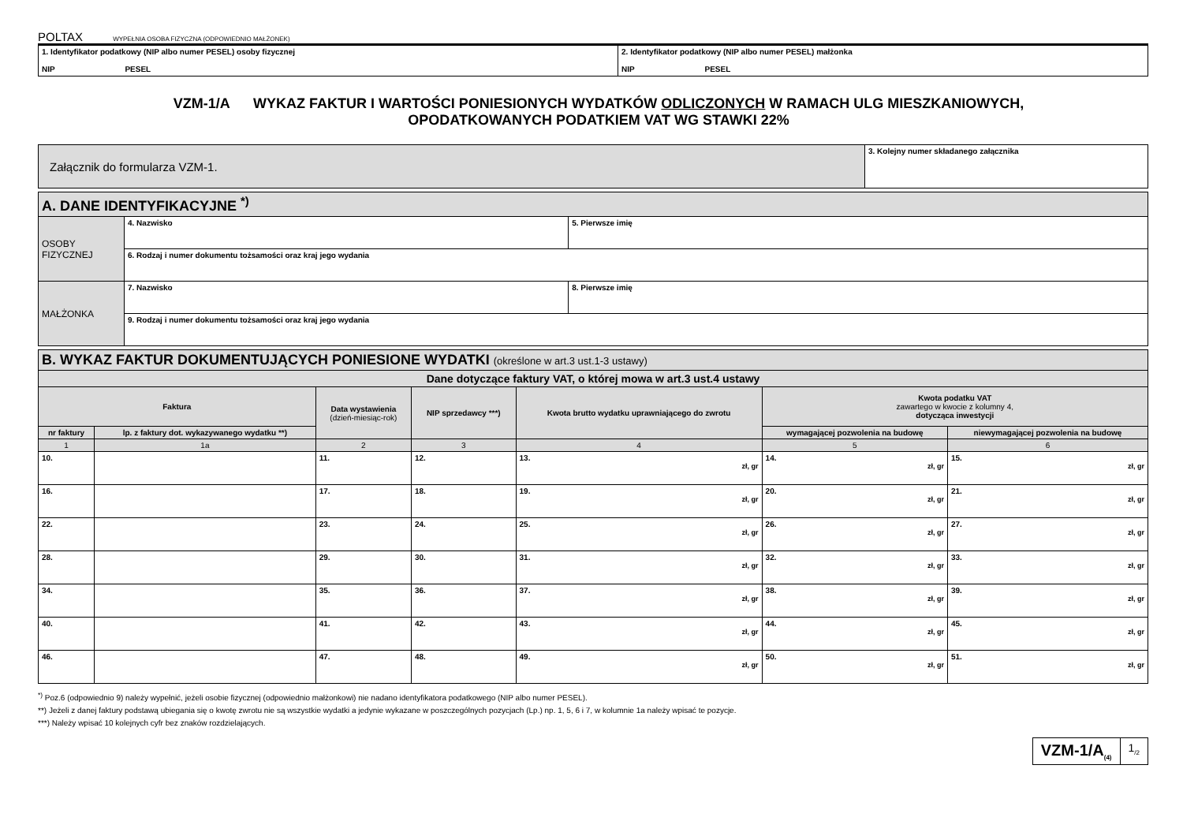POLTAX WYPEŁNIA OSOBA FIZYCZNA (ODPOWIEDNIO MAŁŻONEK)
| 1. Identyfikator podatkowy (NIP albo numer PESEL) osoby fizycznej NIP PESEL | 2. Identyfikator podatkowy (NIP albo numer PESEL) małżonka NIP PESEL |
VZM-1/A WYKAZ FAKTUR I WARTOŚCI PONIESIONYCH WYDATKÓW ODLICZONYCH W RAMACH ULG MIESZKANIOWYCH,
OPODATKOWANYCH PODATKIEM VAT WG STAWKI 22%
| Załącznik do formularza VZM-1. | 3. Kolejny numer składanego załącznika |
| A. DANE IDENTYFIKACYJNE <sup>*)</sup> | | |
| OSOBY FIZYCZNEJ | 4. Nazwisko | 5. Pierwsze imię |
| | 6. Rodzaj i numer dokumentu tożsamości oraz kraj jego wydania | |
| MAŁŻONKA | 7. Nazwisko | 8. Pierwsze imię |
| | 9. Rodzaj i numer dokumentu tożsamości oraz kraj jego wydania | |
| B. WYKAZ FAKTUR DOKUMENTUJĄCYCH PONIESIONE WYDATKI (określone w art.3 ust.1-3 ustawy) | | | | | | |
| Dane dotyczące faktury VAT, o której mowa w art.3 ust.4 ustawy | | | | | | |
| Faktura | | Data wystawienia (dzień-miesiąc-rok) | NIP sprzedawcy ***) | Kwota brutto wydatku uprawniającego do zwrotu | Kwota podatku VAT zawartego w kwocie z kolumny 4, dotycząca inwestycji | |
| nr faktury | lp. z faktury dot. wykazywanego wydatku **) | | | | wymagającej pozwolenia na budowę | niewymagającej pozwolenia na budowę |
| 1 | 1a | 2 | 3 | 4 | 5 | 6 |
| 10. | | 11. | 12. | 13. zł, gr | 14. zł, gr | 15. zł, gr |
| 16. | | 17. | 18. | 19. zł, gr | 20. zł, gr | 21. zł, gr |
| 22. | | 23. | 24. | 25. zł, gr | 26. zł, gr | 27. zł, gr |
| 28. | | 29. | 30. | 31. zł, gr | 32. zł, gr | 33. zł, gr |
| 34. | | 35. | 36. | 37. zł, gr | 38. zł, gr | 39. zł, gr |
| 40. | | 41. | 42. | 43. zł, gr | 44. zł, gr | 45. zł, gr |
| 46. | | 47. | 48. | 49. zł, gr | 50. zł, gr | 51. zł, gr |
<sup>*)</sup> Poz.6 (odpowiednio 9) należy wypełnić, jeżeli osobie fizycznej (odpowiednio małżonkowi) nie nadano identyfikatora podatkowego (NIP albo numer PESEL).
**) Jeżeli z danej faktury podstawą ubiegania się o kwotę zwrotu nie są wszystkie wydatki a jedynie wykazane w poszczególnych pozycjach (Lp.) np. 1, 5, 6 i 7, w kolumnie 1a należy wpisać te pozycje.
***) Należy wpisać 10 kolejnych cyfr bez znaków rozdzielających.
VZM-1/A<sub>(4)</sub>
1<sub>/2</sub>